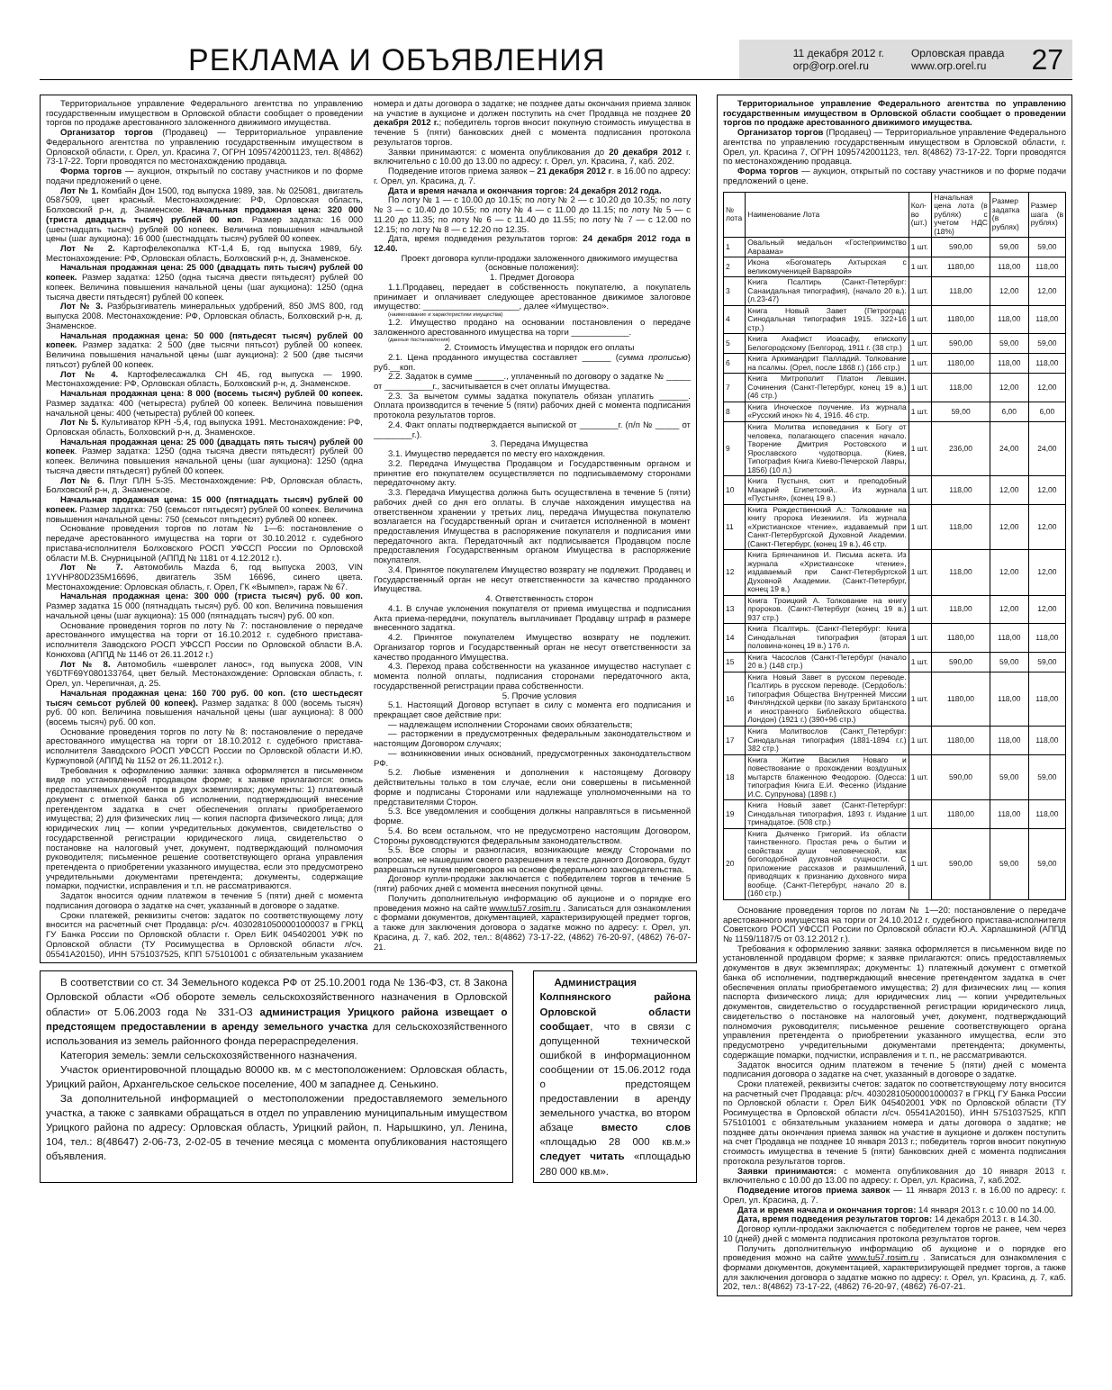РЕКЛАМА И ОБЪЯВЛЕНИЯ
11 декабря 2012 г.
orp@orp.orel.ru
Орловская правда
www.orp.orel.ru
27
Территориальное управление Федерального агентства по управлению государственным имуществом в Орловской области сообщает о проведении торгов по продаже арестованного заложенного движимого имущества.
Организатор торгов (Продавец) — Территориальное управление Федерального агентства по управлению государственным имуществом в Орловской области, г. Орел, ул. Красина 7, ОГРН 1095742001123, тел. 8(4862) 73-17-22. Торги проводятся по местонахождению продавца.
Форма торгов — аукцион, открытый по составу участников и по форме подачи предложений о цене.
Лот № 1. Комбайн Дон 1500, год выпуска 1989, зав. № 025081, двигатель 0587509, цвет красный. Местонахождение: РФ, Орловская область, Болховский р-н, д. Знаменское. Начальная продажная цена: 320 000 (триста двадцать тысяч) рублей 00 коп. Размер задатка: 16 000 (шестнадцать тысяч) рублей 00 копеек. Величина повышения начальной цены (шаг аукциона): 16 000 (шестнадцать тысяч) рублей 00 копеек.
Лот № 2. Картофелекопалка КТ-1,4 Б, год выпуска 1989, б/у. Местонахождение: РФ, Орловская область, Болховский р-н, д. Знаменское.
Начальная продажная цена: 25 000 (двадцать пять тысяч) рублей 00 копеек. Размер задатка: 1250 (одна тысяча двести пятьдесят) рублей 00 копеек. Величина повышения начальной цены (шаг аукциона): 1250 (одна тысяча двести пятьдесят) рублей 00 копеек.
Лот № 3. Разбрызгиватель минеральных удобрений, 850 JMS 800, год выпуска 2008. Местонахождение: РФ, Орловская область, Болховский р-н, д. Знаменское.
Начальная продажная цена: 50 000 (пятьдесят тысяч) рублей 00 копеек. Размер задатка: 2 500 (две тысячи пятьсот) рублей 00 копеек. Величина повышения начальной цены (шаг аукциона): 2 500 (две тысячи пятьсот) рублей 00 копеек.
Лот № 4. Картофелесажалка СН 4Б, год выпуска — 1990. Местонахождение: РФ, Орловская область, Болховский р-н, д. Знаменское.
Начальная продажная цена: 8 000 (восемь тысяч) рублей 00 копеек. Размер задатка: 400 (четыреста) рублей 00 копеек. Величина повышения начальной цены: 400 (четыреста) рублей 00 копеек.
Лот № 5. Культиватор КРН -5,4, год выпуска 1991. Местонахождение: РФ, Орловская область, Болховский р-н, д. Знаменское.
Начальная продажная цена: 25 000 (двадцать пять тысяч) рублей 00 копеек. Размер задатка: 1250 (одна тысяча двести пятьдесят) рублей 00 копеек. Величина повышения начальной цены (шаг аукциона): 1250 (одна тысяча двести пятьдесят) рублей 00 копеек.
Лот № 6. Плуг ПЛН 5-35. Местонахождение: РФ, Орловская область, Болховский р-н, д. Знаменское.
Начальная продажная цена: 15 000 (пятнадцать тысяч) рублей 00 копеек. Размер задатка: 750 (семьсот пятьдесят) рублей 00 копеек. Величина повышения начальной цены: 750 (семьсот пятьдесят) рублей 00 копеек.
Основание проведения торгов по лотам № 1—6: постановление о передаче арестованного имущества на торги от 30.10.2012 г. судебного пристава-исполнителя Болховского РОСП УФССП России по Орловской области М.В. Снурницыной (АППД № 1181 от 4.12.2012 г.).
Лот № 7. Автомобиль Mazda 6, год выпуска 2003, VIN 1YVHP80D235M16696, двигатель 35M 16696, синего цвета. Местонахождение: Орловская область, г. Орел, ГК «Вымпел», гараж № 67.
Начальная продажная цена: 300 000 (триста тысяч) руб. 00 коп. Размер задатка 15 000 (пятнадцать тысяч) руб. 00 коп. Величина повышения начальной цены (шаг аукциона): 15 000 (пятнадцать тысяч) руб. 00 коп.
Основание проведения торгов по лоту № 7: постановление о передаче арестованного имущества на торги от 16.10.2012 г. судебного пристава-исполнителя Заводского РОСП УФССП России по Орловской области В.А. Конюхова (АППД № 1146 от 26.11.2012 г.)
Лот № 8. Автомобиль «шевролет ланос», год выпуска 2008, VIN Y6DTF69Y080133764, цвет белый. Местонахождение: Орловская область, г. Орел, ул. Черепичная, д. 25.
Начальная продажная цена: 160 700 руб. 00 коп. (сто шестьдесят тысяч семьсот рублей 00 копеек). Размер задатка: 8 000 (восемь тысяч) руб. 00 коп. Величина повышения начальной цены (шаг аукциона): 8 000 (восемь тысяч) руб. 00 коп.
Основание проведения торгов по лоту № 8: постановление о передаче арестованного имущества на торги от 18.10.2012 г. судебного пристава-исполнителя Заводского РОСП УФССП России по Орловской области И.Ю. Куржуповой (АППД № 1152 от 26.11.2012 г.).
Требования к оформлению заявки: заявка оформляется в письменном виде по установленной продавцом форме; к заявке прилагаются: опись предоставляемых документов в двух экземплярах; документы: 1) платежный документ с отметкой банка об исполнении, подтверждающий внесение претендентом задатка в счет обеспечения оплаты приобретаемого имущества; 2) для физических лиц — копия паспорта физического лица; для юридических лиц — копии учредительных документов, свидетельство о государственной регистрации юридического лица, свидетельство о постановке на налоговый учет, документ, подтверждающий полномочия руководителя; письменное решение соответствующего органа управления претендента о приобретении указанного имущества, если это предусмотрено учредительными документами претендента; документы, содержащие помарки, подчистки, исправления и т.п. не рассматриваются.
Задаток вносится одним платежом в течение 5 (пяти) дней с момента подписания договора о задатке на счет, указанный в договоре о задатке.
Сроки платежей, реквизиты счетов: задаток по соответствующему лоту вносится на расчетный счет Продавца: р/сч. 40302810500001000037 в ГРКЦ ГУ Банка России по Орловской области г. Орел БИК 045402001 УФК по Орловской области (ТУ Росимущества в Орловской области л/сч. 05541A20150), ИНН 5751037525, КПП 575101001 с обязательным указанием номера и даты договора о задатке; не позднее даты окончания приема заявок на участие в аукционе и должен поступить на счет Продавца не позднее 20 декабря 2012 г.; победитель торгов вносит покупную стоимость имущества в течение 5 (пяти) банковских дней с момента подписания протокола результатов торгов.
Заявки принимаются: с момента опубликования до 20 декабря 2012 г. включительно с 10.00 до 13.00 по адресу: г. Орел, ул. Красина, 7, каб. 202.
Подведение итогов приема заявок – 21 декабря 2012 г. в 16.00 по адресу: г. Орел, ул. Красина, д. 7.
Дата и время начала и окончания торгов: 24 декабря 2012 года.
По лоту № 1 — с 10.00 до 10.15; по лоту № 2 — с 10.20 до 10.35; по лоту № 3 — с 10.40 до 10.55; по лоту № 4 — с 11.00 до 11.15; по лоту № 5 — с 11.20 до 11.35; по лоту № 6 — с 11.40 до 11.55; по лоту № 7 — с 12.00 по 12.15; по лоту № 8 — с 12.20 по 12.35.
Дата, время подведения результатов торгов: 24 декабря 2012 года в 12.40.
Проект договора купли-продажи заложенного движимого имущества (основные положения):
1. Предмет Договора
1.1.Продавец, передает в собственность покупателю, а покупатель принимает и оплачивает следующее арестованное движимое залоговое имущество: ____________________, далее «Имущество».
(наименование и характеристики имущества)
1.2. Имущество продано на основании постановления о передаче заложенного арестованного имущества на торги ____________.
(данные постановления)
2. Стоимость Имущества и порядок его оплаты
2.1. Цена проданного имущества составляет ______ (сумма прописью) руб.__коп.
2.2. Задаток в сумме ______., уплаченный по договору о задатке № _____ от __________г., засчитывается в счет оплаты Имущества.
2.3. За вычетом суммы задатка покупатель обязан уплатить ______. Оплата производится в течение 5 (пяти) рабочих дней с момента подписания протокола результатов торгов.
2.4. Факт оплаты подтверждается выпиской от ________г. (п/п № _____ от ________г.).
3. Передача Имущества
3.1. Имущество передается по месту его нахождения.
3.2. Передача Имущества Продавцом и Государственным органом и принятие его покупателем осуществляется по подписываемому сторонами передаточному акту.
3.3. Передача Имущества должна быть осуществлена в течение 5 (пяти) рабочих дней со дня его оплаты. В случае нахождения имущества на ответственном хранении у третьих лиц, передача Имущества покупателю возлагается на Государственный орган и считается исполненной в момент предоставления Имущества в распоряжение покупателя и подписания ими передаточного акта. Передаточный акт подписывается Продавцом после предоставления Государственным органом Имущества в распоряжение покупателя.
3.4. Принятое покупателем Имущество возврату не подлежит. Продавец и Государственный орган не несут ответственности за качество проданного Имущества.
4. Ответственность сторон
4.1. В случае уклонения покупателя от приема имущества и подписания Акта приема-передачи, покупатель выплачивает Продавцу штраф в размере внесенного задатка.
4.2. Принятое покупателем Имущество возврату не подлежит. Организатор торгов и Государственный орган не несут ответственности за качество проданного Имущества.
4.3. Переход права собственности на указанное имущество наступает с момента полной оплаты, подписания сторонами передаточного акта, государственной регистрации права собственности.
5. Прочие условия
5.1. Настоящий Договор вступает в силу с момента его подписания и прекращает свое действие при:
— надлежащем исполнении Сторонами своих обязательств;
— расторжении в предусмотренных федеральным законодательством и настоящим Договором случаях;
— возникновении иных оснований, предусмотренных законодательством РФ.
5.2. Любые изменения и дополнения к настоящему Договору действительны только в том случае, если они совершены в письменной форме и подписаны Сторонами или надлежаще уполномоченными на то представителями Сторон.
5.3. Все уведомления и сообщения должны направляться в письменной форме.
5.4. Во всем остальном, что не предусмотрено настоящим Договором, Стороны руководствуются федеральным законодательством.
5.5. Все споры и разногласия, возникающие между Сторонами по вопросам, не нашедшим своего разрешения в тексте данного Договора, будут разрешаться путем переговоров на основе федерального законодательства.
Договор купли-продажи заключается с победителем торгов в течение 5 (пяти) рабочих дней с момента внесения покупной цены.
Получить дополнительную информацию об аукционе и о порядке его проведения можно на сайте www.tu57.rosim.ru . Записаться для ознакомления с формами документов, документацией, характеризирующей предмет торгов, а также для заключения договора о задатке можно по адресу: г. Орел, ул. Красина, д. 7, каб. 202, тел.: 8(4862) 73-17-22, (4862) 76-20-97, (4862) 76-07-21.
В соответствии со ст. 34 Земельного кодекса РФ от 25.10.2001 года № 136-ФЗ, ст. 8 Закона Орловской области «Об обороте земель сельскохозяйственного назначения в Орловской области» от 5.06.2003 года № 331-ОЗ администрация Урицкого района извещает о предстоящем предоставлении в аренду земельного участка для сельскохозяйственного использования из земель районного фонда перераспределения.
Категория земель: земли сельскохозяйственного назначения.
Участок ориентировочной площадью 80000 кв. м с местоположением: Орловская область, Урицкий район, Архангельское сельское поселение, 400 м западнее д. Сенькино.
За дополнительной информацией о местоположении предоставляемого земельного участка, а также с заявками обращаться в отдел по управлению муниципальным имуществом Урицкого района по адресу: Орловская область, Урицкий район, п. Нарышкино, ул. Ленина, 104, тел.: 8(48647) 2-06-73, 2-02-05 в течение месяца с момента опубликования настоящего объявления.
Администрация Колпнянского района Орловской области сообщает, что в связи с допущенной технической ошибкой в информационном сообщении от 15.06.2012 года о предстоящем предоставлении в аренду земельного участка, во втором абзаце вместо слов «площадью 28 000 кв.м.» следует читать «площадью 280 000 кв.м».
Территориальное управление Федерального агентства по управлению государственным имуществом в Орловской области сообщает о проведении торгов по продаже арестованного движимого имущества.
Организатор торгов (Продавец) — Территориальное управление Федерального агентства по управлению государственным имуществом в Орловской области, г. Орел, ул. Красина 7, ОГРН 1095742001123, тел. 8(4862) 73-17-22. Торги проводятся по местонахождению продавца.
Форма торгов — аукцион, открытый по составу участников и по форме подачи предложений о цене.
| № лота | Наименование Лота | Кол-во (шт.) | Начальная цена лота (в рублях) с учетом НДС (18%) | Размер задатка (в рублях) | Размер шага (в рублях) |
| --- | --- | --- | --- | --- | --- |
| 1 | Овальный медальон «Гостеприимство Авраама» | 1 шт. | 590,00 | 59,00 | 59,00 |
| 2 | Икона «Богоматерь Ахтырская с великомученицей Варварой» | 1 шт. | 1180,00 | 118,00 | 118,00 |
| 3 | Книга Псалтирь (Санкт-Петербург: Санаидальная типография), (начало 20 в.).(л.23-47) | 1 шт. | 118,00 | 12,00 | 12,00 |
| 4 | Книга Новый Завет (Петроград: Синодальная типография 1915. 322+16 стр.) | 1 шт. | 1180,00 | 118,00 | 118,00 |
| 5 | Книга Акафист Иоасафу, епископу Белогородскому (Белгород, 1911 г. (38 стр.) | 1 шт. | 590,00 | 59,00 | 59,00 |
| 6 | Книга Архимандрит Палладий. Толкование на псалмы. (Орел, после 1868 г.) (166 стр.) | 1 шт. | 1180,00 | 118,00 | 118,00 |
| 7 | Книга Митрополит Платон Левшин. Сочинения (Санкт-Петербург, конец 19 в.) (46 стр.) | 1 шт. | 118,00 | 12,00 | 12,00 |
| 8 | Книга Иноческое поучение. Из журнала «Русский инок» № 4, 1916. 46 стр. | 1 шт. | 59,00 | 6,00 | 6,00 |
| 9 | Книга Молитва исповедания к Богу от человека, полагающего спасения начало. Творение Дмитрия Ростовского и Ярославского чудотворца. (Киев, Типография Книга Киево-Печерской Лавры, 1856) (10 л.) | 1 шт. | 236,00 | 24,00 | 24,00 |
| 10 | Книга Пустыня, скит и преподобный Макарий Египетский.. Из журнала «Пустыня», (конец 19 в.) | 1 шт. | 118,00 | 12,00 | 12,00 |
| 11 | Книга Рождественский А.: Толкование на книгу пророка Иезекииля. Из журнала «Христианское чтение», издаваемый при Санкт-Петербургской Духовной Академии. (Санкт-Петербург, (конец 19 в.), 46 стр. | 1 шт. | 118,00 | 12,00 | 12,00 |
| 12 | Книга Брянчанинов И. Письма аскета. Из журнала «Христиансоке чтение», издаваемый при Санкт-Петербургской Духовной Академии. (Санкт-Петербург, конец 19 в.) | 1 шт. | 118,00 | 12,00 | 12,00 |
| 13 | Книга Троицкий А. Толкование на книгу пророков. (Санкт-Петербург (конец 19 в.) 937 стр.) | 1 шт. | 118,00 | 12,00 | 12,00 |
| 14 | Книга Псалтирь. (Санкт-Петербург: Книга Синодальная типография (вторая половина-конец 19 в.) 176 л. | 1 шт. | 1180,00 | 118,00 | 118,00 |
| 15 | Книга Часослов (Санкт-Петербург (начало 20 в.) (148 стр.) | 1 шт. | 590,00 | 59,00 | 59,00 |
| 16 | Книга Новый Завет в русском переводе. Псалтирь в русском переводе. (Сердоболь: типография Общества Внутренней Миссии Финляндской церкви (по заказу Британского и иностранного Библейского общества. Лондон) (1921 г.) (390+96 стр.) | 1 шт. | 1180,00 | 118,00 | 118,00 |
| 17 | Книга Молитвослов (Санкт_Петербург: Синодальная типография (1881-1894 г.г.) 382 стр.) | 1 шт. | 1180,00 | 118,00 | 118,00 |
| 18 | Книга Житие Василия Новаго и повествование о прохождении воздушных мытарств блаженною Феодорою. (Одесса: типография Книга Е.И. Фесенко (Издание И.С. Супрунова) (1898 г.) | 1 шт. | 590,00 | 59,00 | 59,00 |
| 19 | Книга Новый завет (Санкт-Петербург: Синодальная типография, 1893 г. Издание тринадцатое. (508 стр.) | 1 шт. | 1180,00 | 118,00 | 118,00 |
| 20 | Книга Дьяченко Григорий. Из области таинственного. Простая речь о бытии и свойствах души человеческой, как богоподобной духовной сущности. С приложение рассказов и размышлений, приводящих к признанию духовного мира вообще. (Санкт-Петербург, начало 20 в. (160 стр.) | 1 шт. | 590,00 | 59,00 | 59,00 |
Основание проведения торгов по лотам № 1—20: постановление о передаче арестованного имущества на торги от 24.10.2012 г. судебного пристава-исполнителя Советского РОСП УФССП России по Орловской области Ю.А. Харлашкиной (АППД № 1159/1187/5 от 03.12.2012 г.).
Требования к оформлению заявки: заявка оформляется в письменном виде по установленной продавцом форме; к заявке прилагаются: опись предоставляемых документов в двух экземплярах; документы: 1) платежный документ с отметкой банка об исполнении, подтверждающий внесение претендентом задатка в счет обеспечения оплаты приобретаемого имущества; 2) для физических лиц — копия паспорта физического лица; для юридических лиц — копии учредительных документов, свидетельство о государственной регистрации юридического лица, свидетельство о постановке на налоговый учет, документ, подтверждающий полномочия руководителя; письменное решение соответствующего органа управления претендента о приобретении указанного имущества, если это предусмотрено учредительными документами претендента; документы, содержащие помарки, подчистки, исправления и т. п., не рассматриваются.
Задаток вносится одним платежом в течение 5 (пяти) дней с момента подписания договора о задатке на счет, указанный в договоре о задатке.
Сроки платежей, реквизиты счетов: задаток по соответствующему лоту вносится на расчетный счет Продавца: р/сч. 40302810500001000037 в ГРКЦ ГУ Банка России по Орловской области г. Орел БИК 045402001 УФК по Орловской области (ТУ Росимущества в Орловской области л/сч. 05541A20150), ИНН 5751037525, КПП 575101001 с обязательным указанием номера и даты договора о задатке; не позднее даты окончания приема заявок на участие в аукционе и должен поступить на счет Продавца не позднее 10 января 2013 г.; победитель торгов вносит покупную стоимость имущества в течение 5 (пяти) банковских дней с момента подписания протокола результатов торгов.
Заявки принимаются: с момента опубликования до 10 января 2013 г. включительно с 10.00 до 13.00 по адресу: г. Орел, ул. Красина, 7, каб.202.
Подведение итогов приема заявок — 11 января 2013 г. в 16.00 по адресу: г. Орел, ул. Красина, д. 7.
Дата и время начала и окончания торгов: 14 января 2013 г. с 10.00 по 14.00.
Дата, время подведения результатов торгов: 14 декабря 2013 г. в 14.30.
Договор купли-продажи заключается с победителем торгов не ранее, чем через 10 (дней) дней с момента подписания протокола результатов торгов.
Получить дополнительную информацию об аукционе и о порядке его проведения можно на сайте www.tu57.rosim.ru . Записаться для ознакомления с формами документов, документацией, характеризирующей предмет торгов, а также для заключения договора о задатке можно по адресу: г. Орел, ул. Красина, д. 7, каб. 202, тел.: 8(4862) 73-17-22, (4862) 76-20-97, (4862) 76-07-21.